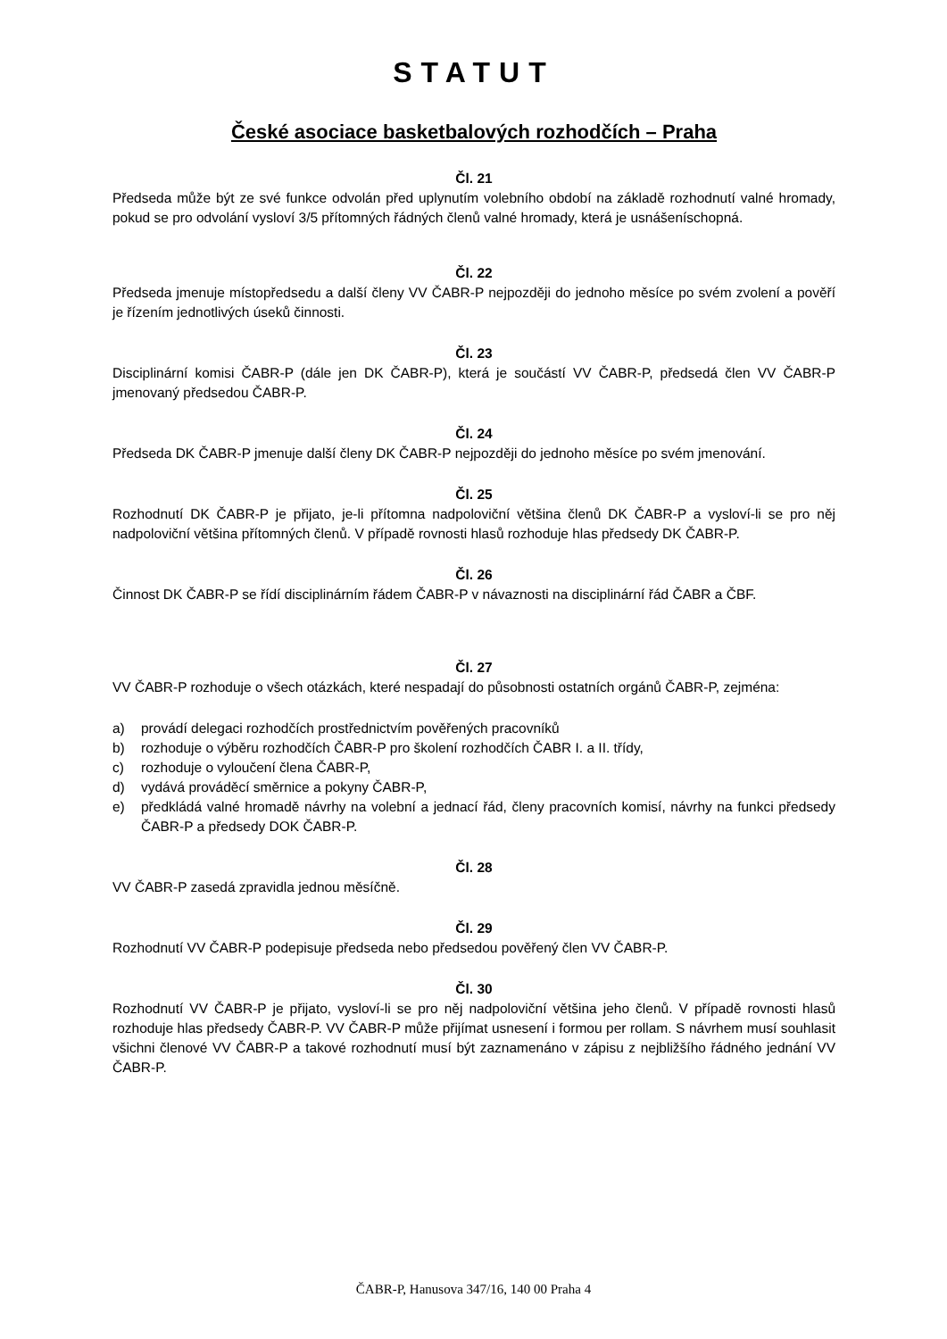STATUT
České asociace basketbalových rozhodčích – Praha
Čl. 21
Předseda může být ze své funkce odvolán před uplynutím volebního období na základě rozhodnutí valné hromady, pokud se pro odvolání vysloví 3/5 přítomných řádných členů valné hromady, která je usnášeníschopná.
Čl. 22
Předseda jmenuje místopředsedu a další členy VV ČABR-P nejpozději do jednoho měsíce po svém zvolení a pověří je řízením jednotlivých úseků činnosti.
Čl. 23
Disciplinární komisi ČABR-P (dále jen DK ČABR-P), která je součástí VV ČABR-P, předsedá člen VV ČABR-P jmenovaný předsedou ČABR-P.
Čl. 24
Předseda DK ČABR-P jmenuje další členy DK ČABR-P nejpozději do jednoho měsíce po svém jmenování.
Čl. 25
Rozhodnutí DK ČABR-P je přijato, je-li přítomna nadpoloviční většina členů DK ČABR-P a vysloví-li se pro něj nadpoloviční většina přítomných členů. V případě rovnosti hlasů rozhoduje hlas předsedy DK ČABR-P.
Čl. 26
Činnost DK ČABR-P se řídí disciplinárním řádem ČABR-P v návaznosti na disciplinární řád ČABR a ČBF.
Čl. 27
VV ČABR-P rozhoduje o všech otázkách, které nespadají do působnosti ostatních orgánů ČABR-P, zejména:
a) provádí delegaci rozhodčích prostřednictvím pověřených pracovníků
b) rozhoduje o výběru rozhodčích ČABR-P pro školení rozhodčích ČABR I. a II. třídy,
c) rozhoduje o vyloučení člena ČABR-P,
d) vydává prováděcí směrnice a pokyny ČABR-P,
e) předkládá valné hromadě návrhy na volební a jednací řád, členy pracovních komisí, návrhy na funkci předsedy ČABR-P a předsedy DOK ČABR-P.
Čl. 28
VV ČABR-P zasedá zpravidla jednou měsíčně.
Čl. 29
Rozhodnutí VV ČABR-P podepisuje předseda nebo předsedou pověřený člen VV ČABR-P.
Čl. 30
Rozhodnutí VV ČABR-P je přijato, vysloví-li se pro něj nadpoloviční většina jeho členů. V případě rovnosti hlasů rozhoduje hlas předsedy ČABR-P. VV ČABR-P může přijímat usnesení i formou per rollam. S návrhem musí souhlasit všichni členové VV ČABR-P a takové rozhodnutí musí být zaznamenáno v zápisu z nejbližšího řádného jednání VV ČABR-P.
ČABR-P, Hanusova 347/16, 140 00 Praha 4